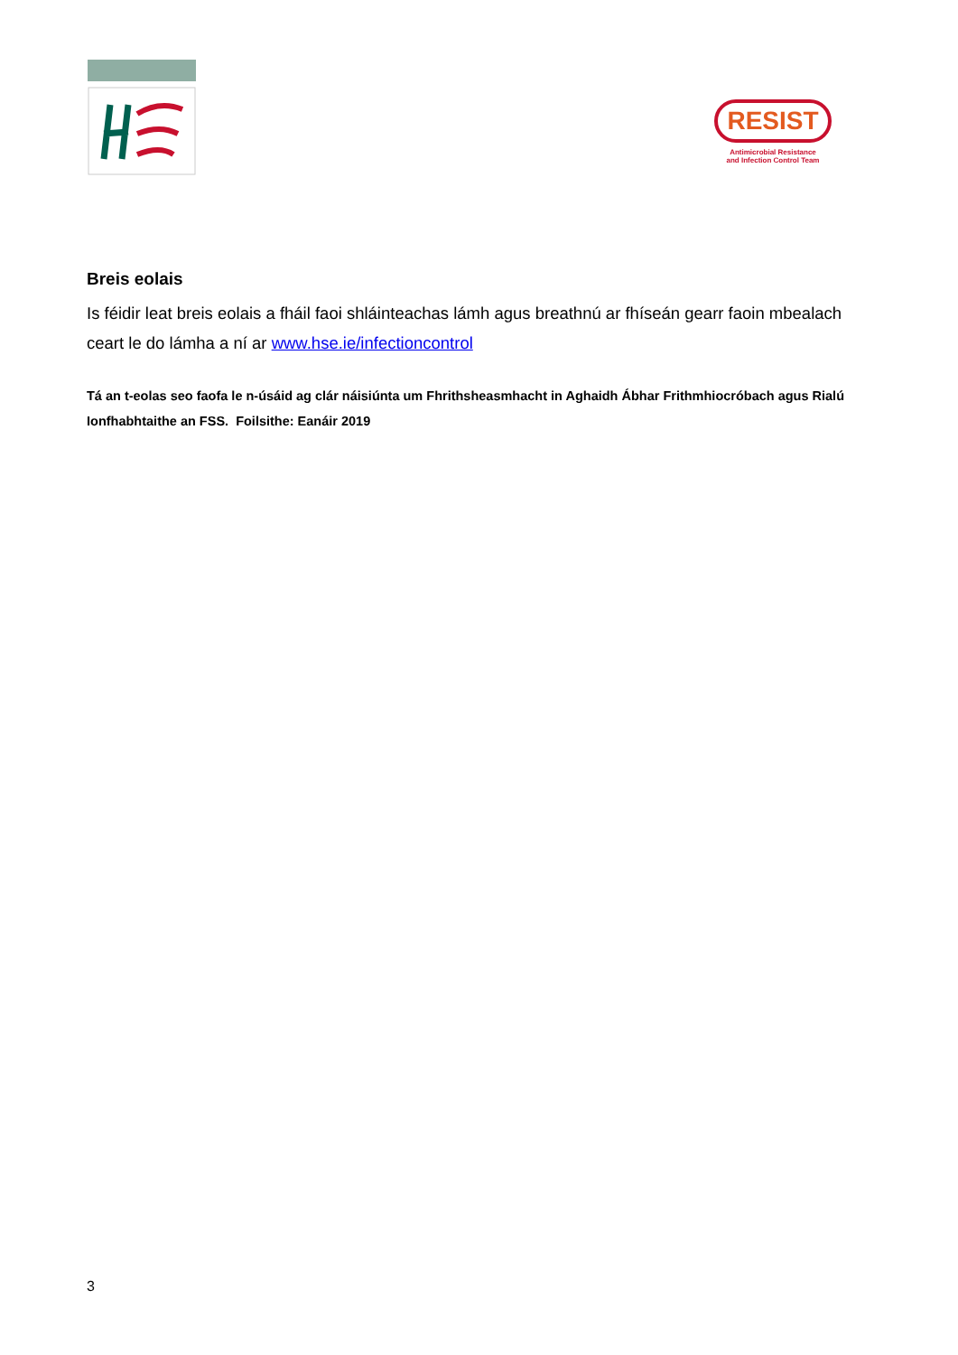RESIST
Antimicrobial Resistance
and Infection Control Team
Breis eolais
Is féidir leat breis eolais a fháil faoi shláinteachas lámh agus breathnú ar fhíseán gearr faoin mbealach ceart le do lámha a ní ar www.hse.ie/infectioncontrol
Tá an t-eolas seo faofa le n-úsáid ag clár náisiúnta um Fhrithsheasmhacht in Aghaidh Ábhar Frithmhiocróbach agus Rialú Ionfhabhtaithe an FSS. Foilsithe: Eanáir 2019
3